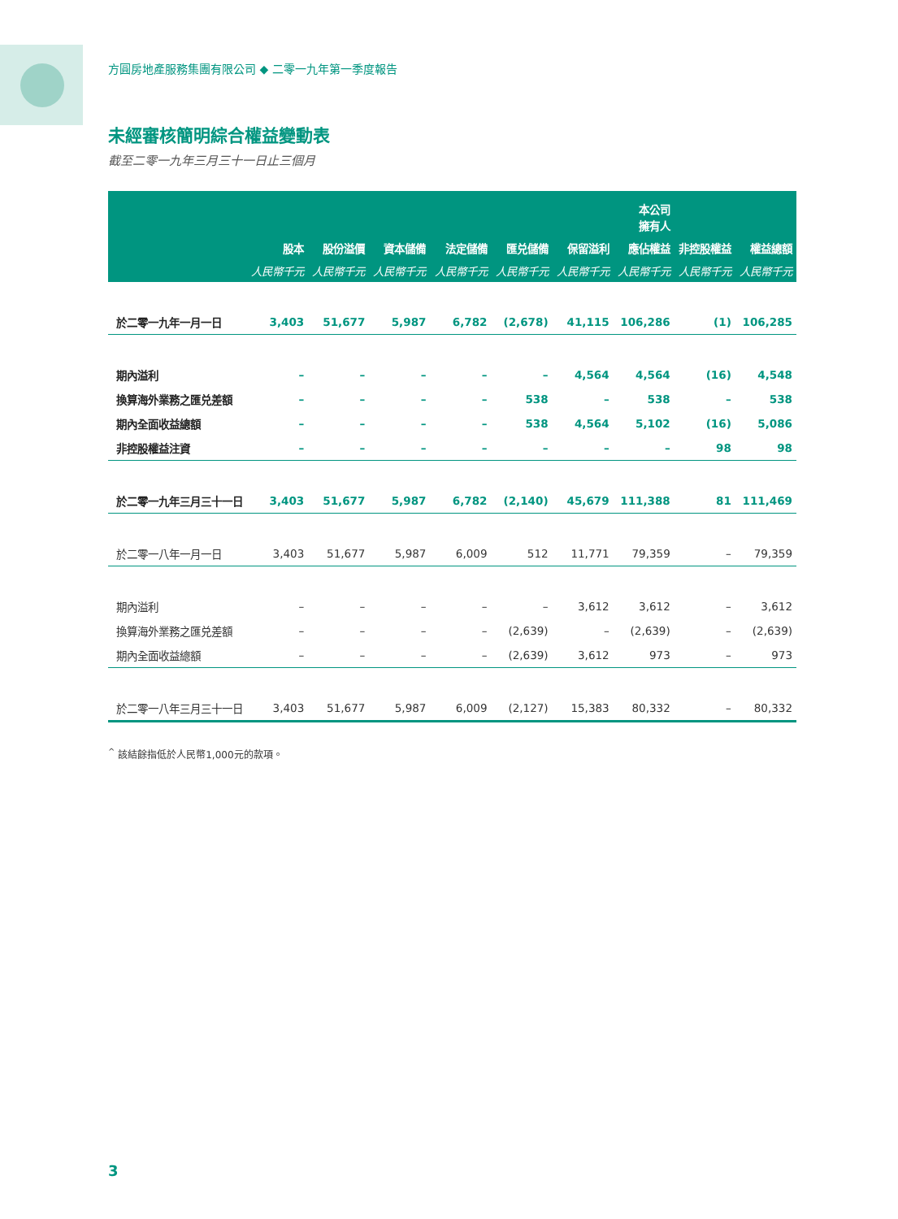方圓房地產服務集團有限公司 ◆ 二零一九年第一季度報告
未經審核簡明綜合權益變動表
截至二零一九年三月三十一日止三個月
| | | | | | | | 本公司 擁有人 | | |
| --- | --- | --- | --- | --- | --- | --- | --- | --- | --- |
| | 股本 | 股份溢價 | 資本儲備 | 法定儲備 | 匯兑儲備 | 保留溢利 | 應佔權益 | 非控股權益 | 權益總額 |
| | 人民幣千元 | 人民幣千元 | 人民幣千元 | 人民幣千元 | 人民幣千元 | 人民幣千元 | 人民幣千元 | 人民幣千元 | 人民幣千元 |
| 於二零一九年一月一日 | 3,403 | 51,677 | 5,987 | 6,782 | (2,678) | 41,115 | 106,286 | (1) | 106,285 |
| 期內溢利 | – | – | – | – | – | 4,564 | 4,564 | (16) | 4,548 |
| 換算海外業務之匯兑差額 | – | – | – | – | 538 | – | 538 | – | 538 |
| 期內全面收益總額 | – | – | – | – | 538 | 4,564 | 5,102 | (16) | 5,086 |
| 非控股權益注資 | – | – | – | – | – | – | – | 98 | 98 |
| 於二零一九年三月三十一日 | 3,403 | 51,677 | 5,987 | 6,782 | (2,140) | 45,679 | 111,388 | 81 | 111,469 |
| 於二零一八年一月一日 | 3,403 | 51,677 | 5,987 | 6,009 | 512 | 11,771 | 79,359 | – | 79,359 |
| 期內溢利 | – | – | – | – | – | 3,612 | 3,612 | – | 3,612 |
| 換算海外業務之匯兑差額 | – | – | – | – | (2,639) | – | (2,639) | – | (2,639) |
| 期內全面收益總額 | – | – | – | – | (2,639) | 3,612 | 973 | – | 973 |
| 於二零一八年三月三十一日 | 3,403 | 51,677 | 5,987 | 6,009 | (2,127) | 15,383 | 80,332 | – | 80,332 |
<sup>^</sup> 該結餘指低於人民幣1,000元的款項。
3